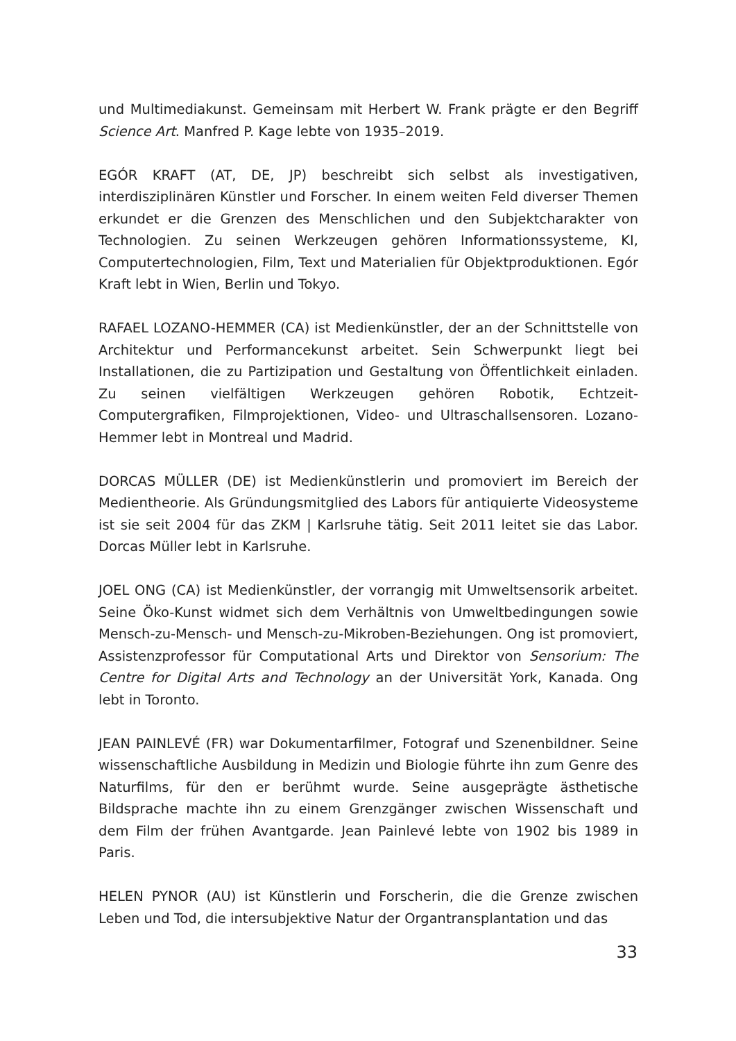und Multimediakunst. Gemeinsam mit Herbert W. Frank prägte er den Begriff Science Art. Manfred P. Kage lebte von 1935–2019.
EGÓR KRAFT (AT, DE, JP) beschreibt sich selbst als investigativen, interdisziplinären Künstler und Forscher. In einem weiten Feld diverser Themen erkundet er die Grenzen des Menschlichen und den Subjektcharakter von Technologien. Zu seinen Werkzeugen gehören Informationssysteme, KI, Computertechnologien, Film, Text und Materialien für Objektproduktionen. Egór Kraft lebt in Wien, Berlin und Tokyo.
RAFAEL LOZANO-HEMMER (CA) ist Medienkünstler, der an der Schnittstelle von Architektur und Performancekunst arbeitet. Sein Schwerpunkt liegt bei Installationen, die zu Partizipation und Gestaltung von Öffentlichkeit einladen. Zu seinen vielfältigen Werkzeugen gehören Robotik, Echtzeit-Computergrafiken, Filmprojektionen, Video- und Ultraschallsensoren. Lozano-Hemmer lebt in Montreal und Madrid.
DORCAS MÜLLER (DE) ist Medienkünstlerin und promoviert im Bereich der Medientheorie. Als Gründungsmitglied des Labors für antiquierte Videosysteme ist sie seit 2004 für das ZKM | Karlsruhe tätig. Seit 2011 leitet sie das Labor. Dorcas Müller lebt in Karlsruhe.
JOEL ONG (CA) ist Medienkünstler, der vorrangig mit Umweltsensorik arbeitet. Seine Öko-Kunst widmet sich dem Verhältnis von Umweltbedingungen sowie Mensch-zu-Mensch- und Mensch-zu-Mikroben-Beziehungen. Ong ist promoviert, Assistenzprofessor für Computational Arts und Direktor von Sensorium: The Centre for Digital Arts and Technology an der Universität York, Kanada. Ong lebt in Toronto.
JEAN PAINLEVÉ (FR) war Dokumentarfilmer, Fotograf und Szenenbildner. Seine wissenschaftliche Ausbildung in Medizin und Biologie führte ihn zum Genre des Naturfilms, für den er berühmt wurde. Seine ausgeprägte ästhetische Bildsprache machte ihn zu einem Grenzgänger zwischen Wissenschaft und dem Film der frühen Avantgarde. Jean Painlevé lebte von 1902 bis 1989 in Paris.
HELEN PYNOR (AU) ist Künstlerin und Forscherin, die die Grenze zwischen Leben und Tod, die intersubjektive Natur der Organtransplantation und das
33